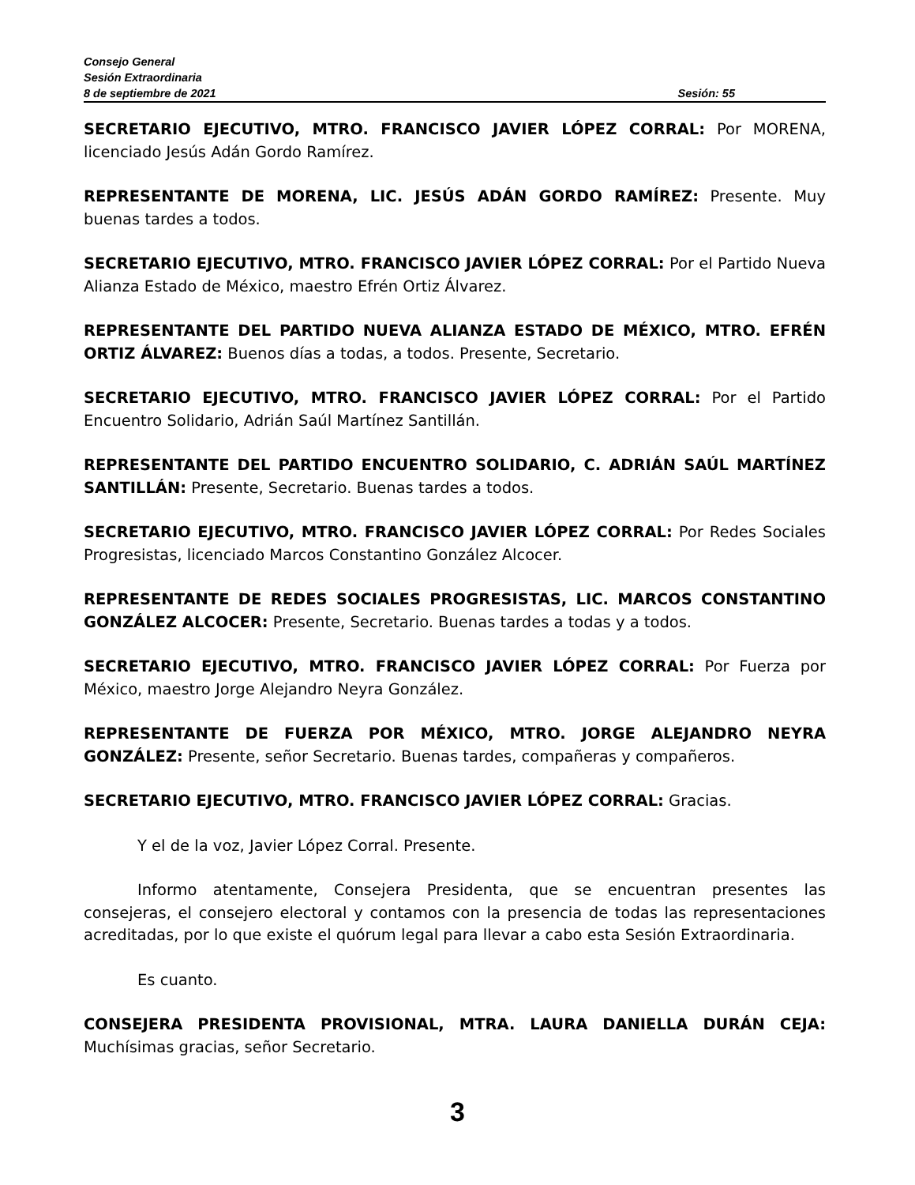Consejo General
Sesión Extraordinaria
8 de septiembre de 2021 Sesión: 55
SECRETARIO EJECUTIVO, MTRO. FRANCISCO JAVIER LÓPEZ CORRAL: Por MORENA, licenciado Jesús Adán Gordo Ramírez.
REPRESENTANTE DE MORENA, LIC. JESÚS ADÁN GORDO RAMÍREZ: Presente. Muy buenas tardes a todos.
SECRETARIO EJECUTIVO, MTRO. FRANCISCO JAVIER LÓPEZ CORRAL: Por el Partido Nueva Alianza Estado de México, maestro Efrén Ortiz Álvarez.
REPRESENTANTE DEL PARTIDO NUEVA ALIANZA ESTADO DE MÉXICO, MTRO. EFRÉN ORTIZ ÁLVAREZ: Buenos días a todas, a todos. Presente, Secretario.
SECRETARIO EJECUTIVO, MTRO. FRANCISCO JAVIER LÓPEZ CORRAL: Por el Partido Encuentro Solidario, Adrián Saúl Martínez Santillán.
REPRESENTANTE DEL PARTIDO ENCUENTRO SOLIDARIO, C. ADRIÁN SAÚL MARTÍNEZ SANTILLÁN: Presente, Secretario. Buenas tardes a todos.
SECRETARIO EJECUTIVO, MTRO. FRANCISCO JAVIER LÓPEZ CORRAL: Por Redes Sociales Progresistas, licenciado Marcos Constantino González Alcocer.
REPRESENTANTE DE REDES SOCIALES PROGRESISTAS, LIC. MARCOS CONSTANTINO GONZÁLEZ ALCOCER: Presente, Secretario. Buenas tardes a todas y a todos.
SECRETARIO EJECUTIVO, MTRO. FRANCISCO JAVIER LÓPEZ CORRAL: Por Fuerza por México, maestro Jorge Alejandro Neyra González.
REPRESENTANTE DE FUERZA POR MÉXICO, MTRO. JORGE ALEJANDRO NEYRA GONZÁLEZ: Presente, señor Secretario. Buenas tardes, compañeras y compañeros.
SECRETARIO EJECUTIVO, MTRO. FRANCISCO JAVIER LÓPEZ CORRAL: Gracias.
Y el de la voz, Javier López Corral. Presente.
Informo atentamente, Consejera Presidenta, que se encuentran presentes las consejeras, el consejero electoral y contamos con la presencia de todas las representaciones acreditadas, por lo que existe el quórum legal para llevar a cabo esta Sesión Extraordinaria.
Es cuanto.
CONSEJERA PRESIDENTA PROVISIONAL, MTRA. LAURA DANIELLA DURÁN CEJA: Muchísimas gracias, señor Secretario.
3